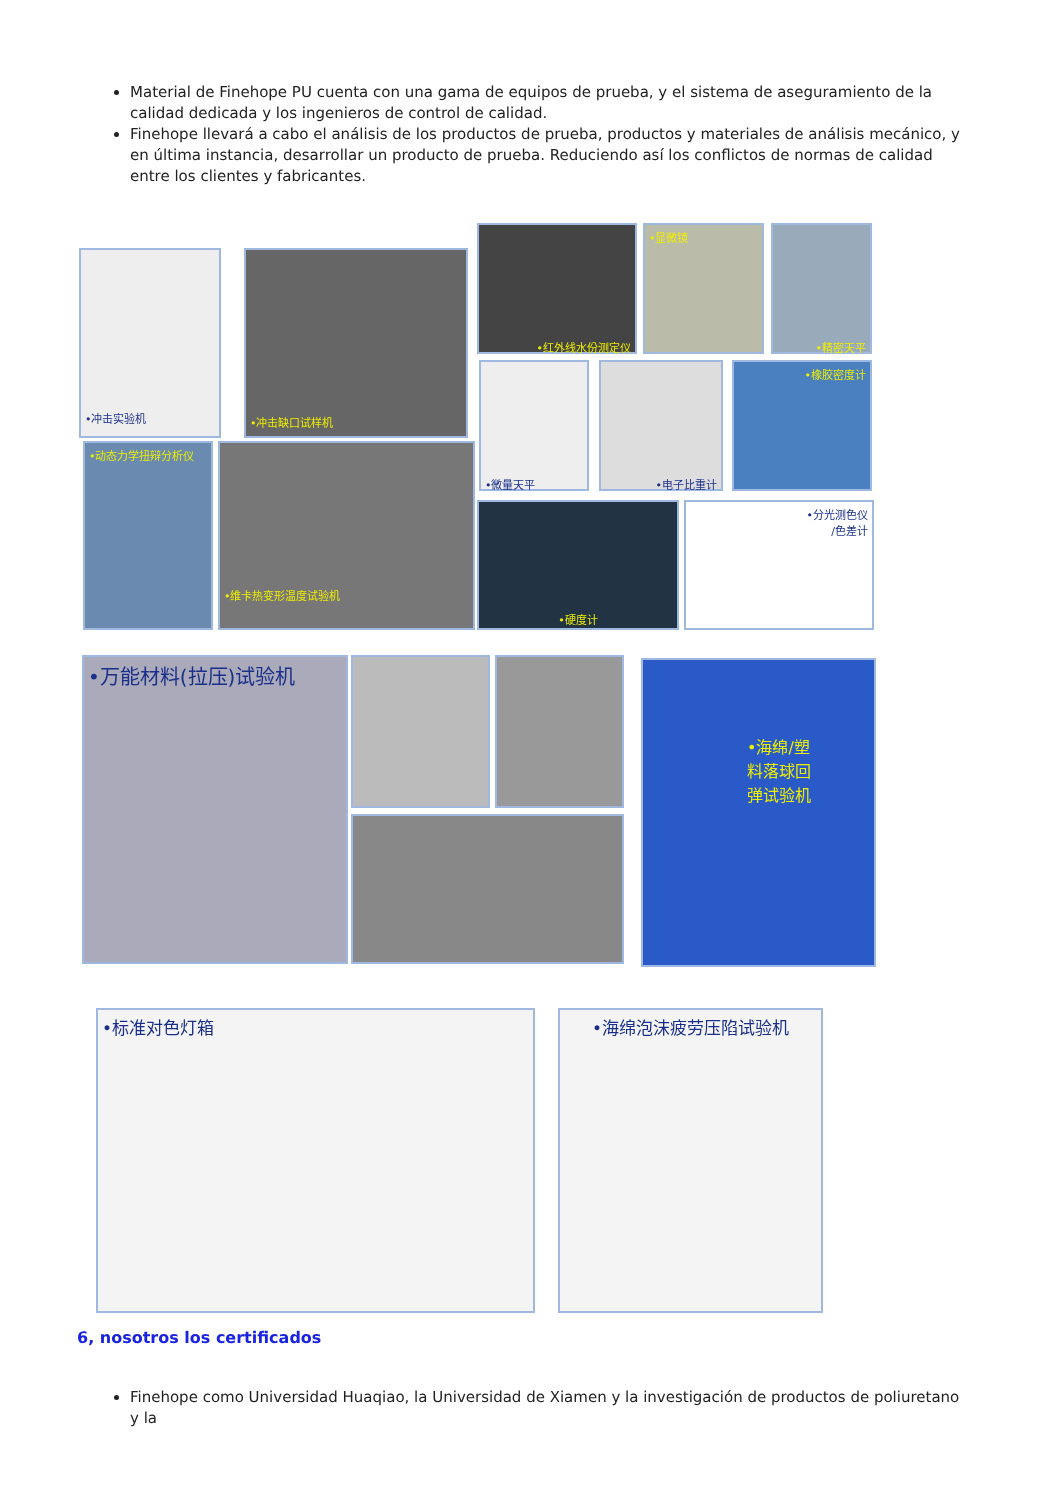Material de Finehope PU cuenta con una gama de equipos de prueba, y el sistema de aseguramiento de la calidad dedicada y los ingenieros de control de calidad.
Finehope llevará a cabo el análisis de los productos de prueba, productos y materiales de análisis mecánico, y en última instancia, desarrollar un producto de prueba. Reduciendo así los conflictos de normas de calidad entre los clientes y fabricantes.
•冲击实验机 •冲击缺口试样机
•红外线水份测定仪 •显微镜 •精密天平
•微量天平 •电子比重计 •橡胶密度计
•动态力学扭辩分析仪 •维卡热变形温度试验机
•硬度计
•分光测色仪
/色差计
•万能材料(拉压)试验机
•海绵/塑
料落球回
弹试验机
•标准对色灯箱 •海绵泡沫疲劳压陷试验机
6, nosotros los certificados
Finehope como Universidad Huaqiao, la Universidad de Xiamen y la investigación de productos de poliuretano y la